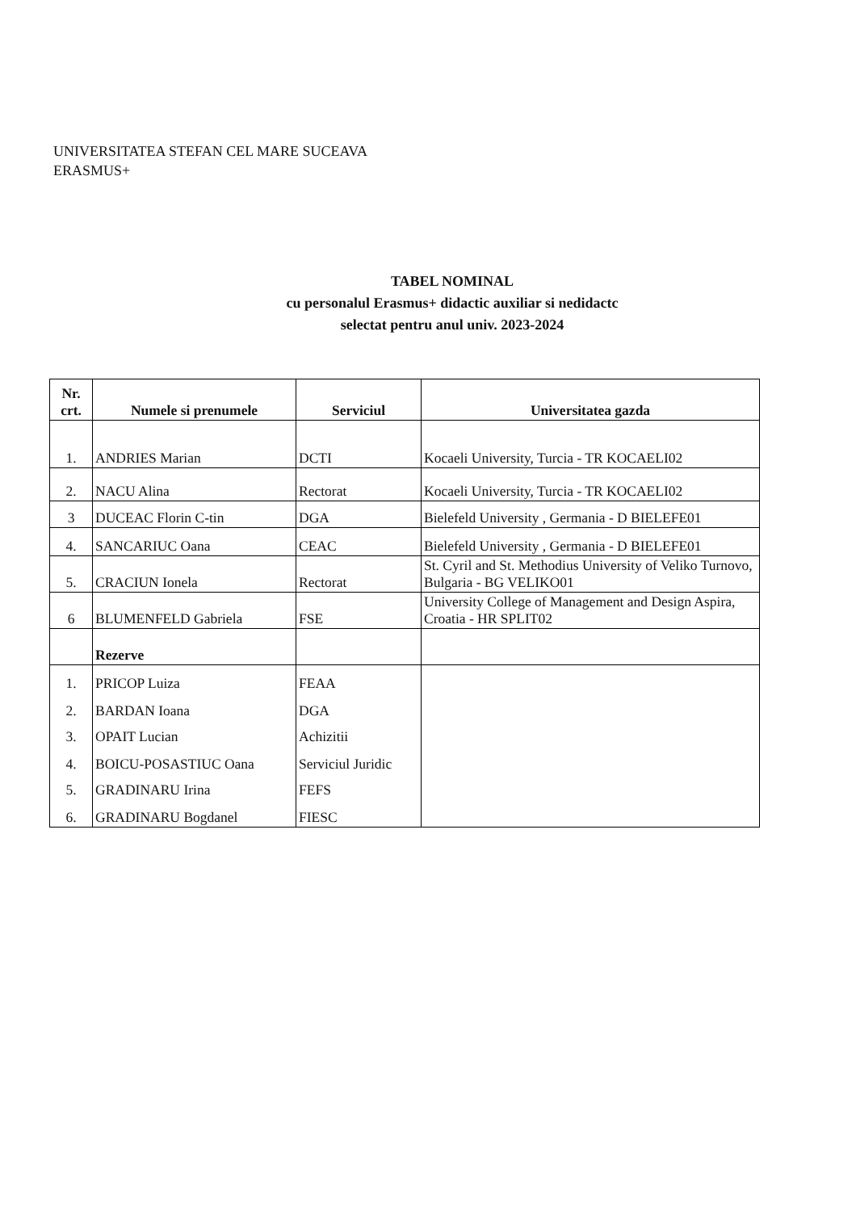UNIVERSITATEA STEFAN CEL MARE SUCEAVA
ERASMUS+
TABEL NOMINAL
cu personalul Erasmus+ didactic auxiliar si nedidactc
selectat pentru anul univ. 2023-2024
| Nr. crt. | Numele si prenumele | Serviciul | Universitatea gazda |
| --- | --- | --- | --- |
| 1. | ANDRIES Marian | DCTI | Kocaeli University, Turcia - TR KOCAELI02 |
| 2. | NACU Alina | Rectorat | Kocaeli University, Turcia - TR KOCAELI02 |
| 3 | DUCEAC Florin C-tin | DGA | Bielefeld University , Germania - D BIELEFE01 |
| 4. | SANCARIUC Oana | CEAC | Bielefeld University , Germania - D BIELEFE01 |
| 5. | CRACIUN Ionela | Rectorat | St. Cyril and St. Methodius University of Veliko Turnovo, Bulgaria - BG VELIKO01 |
| 6 | BLUMENFELD Gabriela | FSE | University College of Management and Design Aspira, Croatia - HR SPLIT02 |
| | Rezerve | | |
| 1. | PRICOP Luiza | FEAA | |
| 2. | BARDAN Ioana | DGA | |
| 3. | OPAIT Lucian | Achizitii | |
| 4. | BOICU-POSASTIUC Oana | Serviciul Juridic | |
| 5. | GRADINARU Irina | FEFS | |
| 6. | GRADINARU Bogdanel | FIESC | |